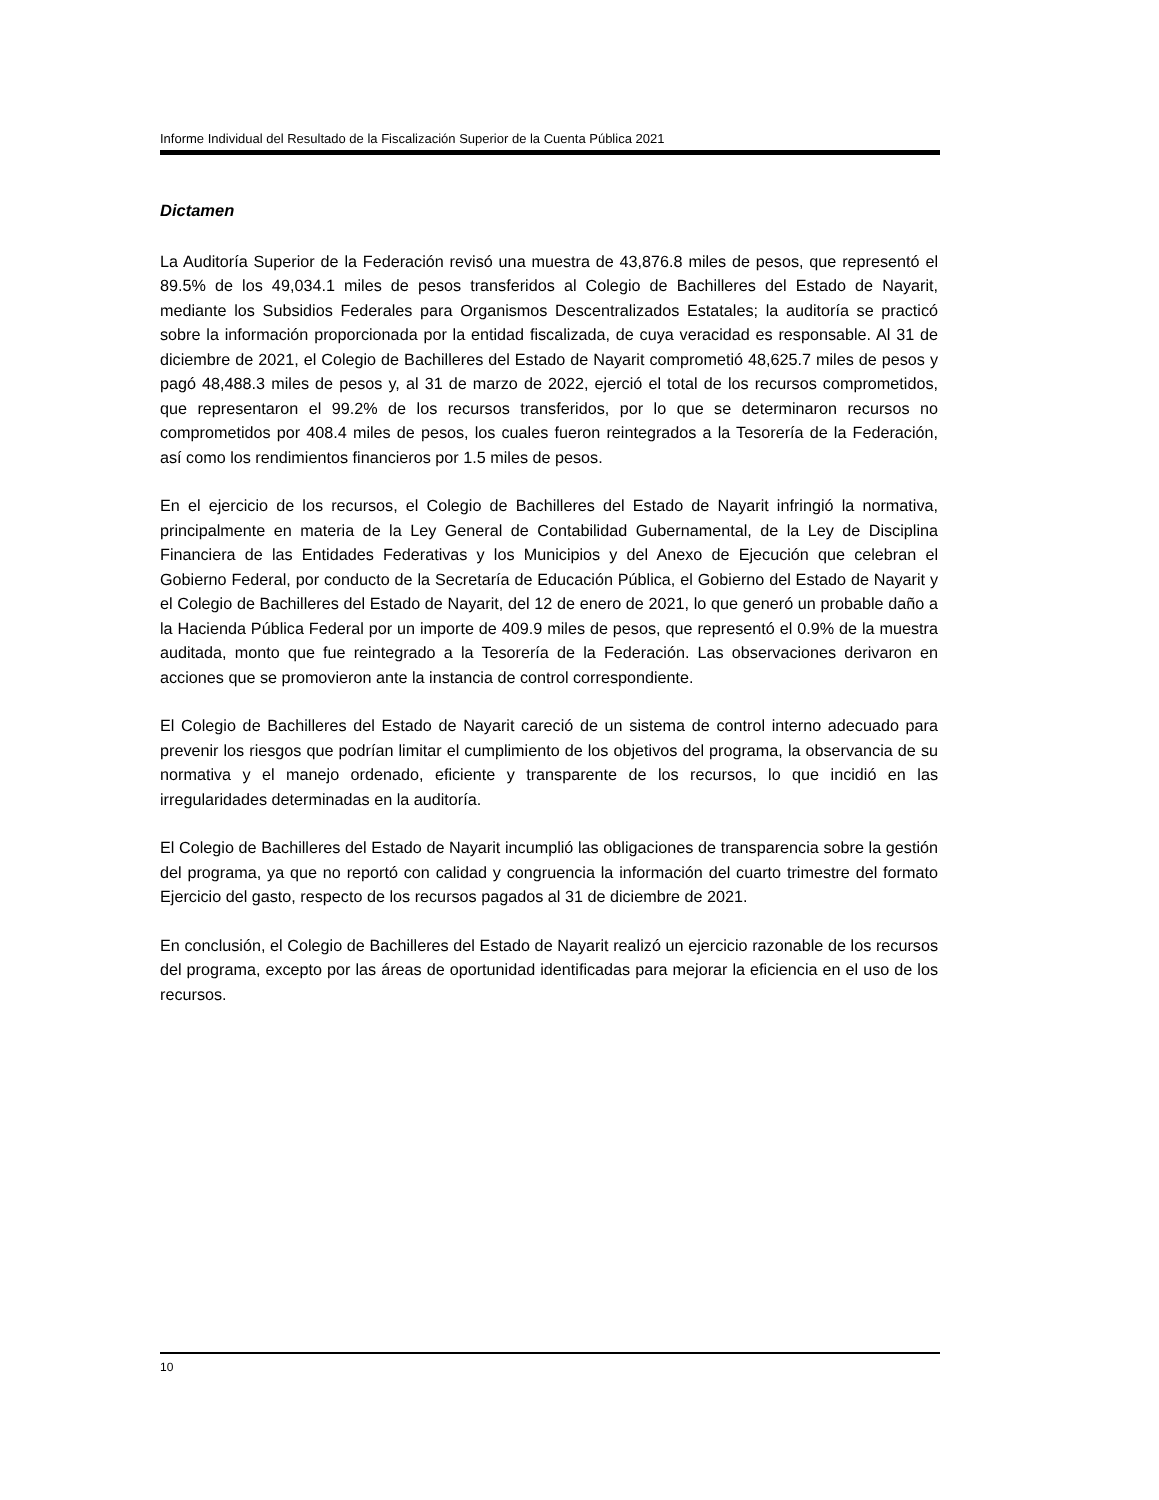Informe Individual del Resultado de la Fiscalización Superior de la Cuenta Pública 2021
Dictamen
La Auditoría Superior de la Federación revisó una muestra de 43,876.8 miles de pesos, que representó el 89.5% de los 49,034.1 miles de pesos transferidos al Colegio de Bachilleres del Estado de Nayarit, mediante los Subsidios Federales para Organismos Descentralizados Estatales; la auditoría se practicó sobre la información proporcionada por la entidad fiscalizada, de cuya veracidad es responsable. Al 31 de diciembre de 2021, el Colegio de Bachilleres del Estado de Nayarit comprometió 48,625.7 miles de pesos y pagó 48,488.3 miles de pesos y, al 31 de marzo de 2022, ejerció el total de los recursos comprometidos, que representaron el 99.2% de los recursos transferidos, por lo que se determinaron recursos no comprometidos por 408.4 miles de pesos, los cuales fueron reintegrados a la Tesorería de la Federación, así como los rendimientos financieros por 1.5 miles de pesos.
En el ejercicio de los recursos, el Colegio de Bachilleres del Estado de Nayarit infringió la normativa, principalmente en materia de la Ley General de Contabilidad Gubernamental, de la Ley de Disciplina Financiera de las Entidades Federativas y los Municipios y del Anexo de Ejecución que celebran el Gobierno Federal, por conducto de la Secretaría de Educación Pública, el Gobierno del Estado de Nayarit y el Colegio de Bachilleres del Estado de Nayarit, del 12 de enero de 2021, lo que generó un probable daño a la Hacienda Pública Federal por un importe de 409.9 miles de pesos, que representó el 0.9% de la muestra auditada, monto que fue reintegrado a la Tesorería de la Federación. Las observaciones derivaron en acciones que se promovieron ante la instancia de control correspondiente.
El Colegio de Bachilleres del Estado de Nayarit careció de un sistema de control interno adecuado para prevenir los riesgos que podrían limitar el cumplimiento de los objetivos del programa, la observancia de su normativa y el manejo ordenado, eficiente y transparente de los recursos, lo que incidió en las irregularidades determinadas en la auditoría.
El Colegio de Bachilleres del Estado de Nayarit incumplió las obligaciones de transparencia sobre la gestión del programa, ya que no reportó con calidad y congruencia la información del cuarto trimestre del formato Ejercicio del gasto, respecto de los recursos pagados al 31 de diciembre de 2021.
En conclusión, el Colegio de Bachilleres del Estado de Nayarit realizó un ejercicio razonable de los recursos del programa, excepto por las áreas de oportunidad identificadas para mejorar la eficiencia en el uso de los recursos.
10